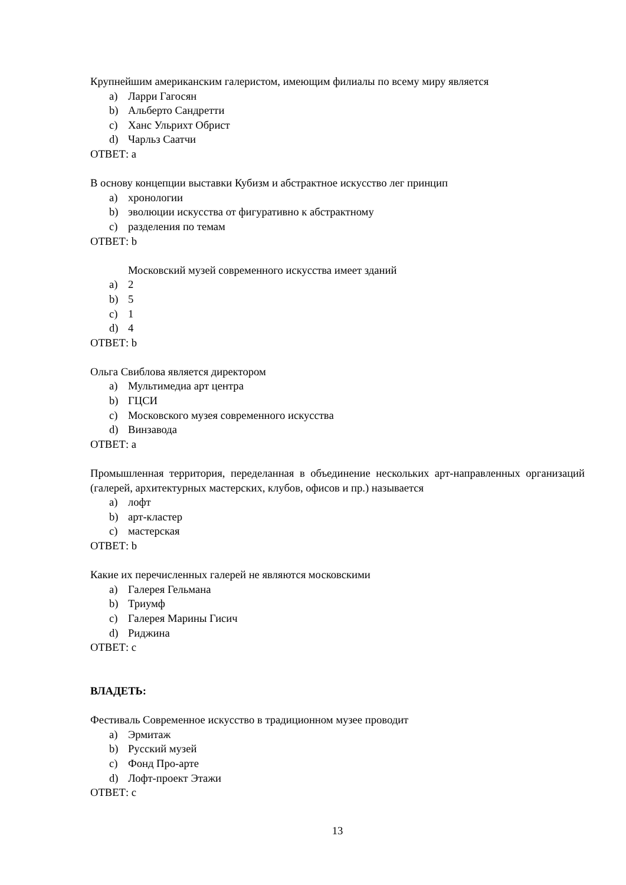Крупнейшим американским галеристом, имеющим филиалы по всему миру является
a) Ларри Гагосян
b) Альберто Сандретти
c) Ханс Ульрихт Обрист
d) Чарльз Саатчи
ОТВЕТ: a
В основу концепции выставки Кубизм и абстрактное искусство лег принцип
a) хронологии
b) эволюции искусства от фигуративно к абстрактному
c) разделения по темам
ОТВЕТ: b
Московский музей современного искусства имеет зданий
a) 2
b) 5
c) 1
d) 4
ОТВЕТ: b
Ольга Свиблова является директором
a) Мультимедиа арт центра
b) ГЦСИ
c) Московского музея современного искусства
d) Винзавода
ОТВЕТ: a
Промышленная территория, переделанная в объединение нескольких арт-направленных организаций (галерей, архитектурных мастерских, клубов, офисов и пр.) называется
a) лофт
b) арт-кластер
c) мастерская
ОТВЕТ: b
Какие их перечисленных галерей не являются московскими
a) Галерея Гельмана
b) Триумф
c) Галерея Марины Гисич
d) Риджина
ОТВЕТ: c
ВЛАДЕТЬ:
Фестиваль Современное искусство в традиционном музее проводит
a) Эрмитаж
b) Русский музей
c) Фонд Про-арте
d) Лофт-проект Этажи
ОТВЕТ: c
13